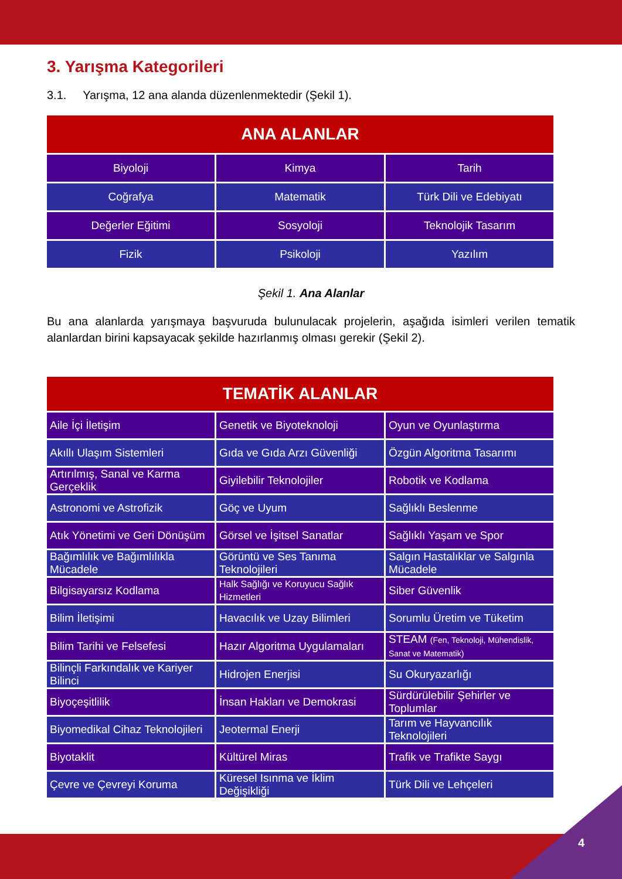3. Yarışma Kategorileri
3.1. Yarışma, 12 ana alanda düzenlenmektedir (Şekil 1).
| ANA ALANLAR | | |
| --- | --- | --- |
| Biyoloji | Kimya | Tarih |
| Coğrafya | Matematik | Türk Dili ve Edebiyatı |
| Değerler Eğitimi | Sosyoloji | Teknolojik Tasarım |
| Fizik | Psikoloji | Yazılım |
Şekil 1. Ana Alanlar
Bu ana alanlarda yarışmaya başvuruda bulunulacak projelerin, aşağıda isimleri verilen tematik alanlardan birini kapsayacak şekilde hazırlanmış olması gerekir (Şekil 2).
| TEMATİK ALANLAR | | |
| --- | --- | --- |
| Aile İçi İletişim | Genetik ve Biyoteknoloji | Oyun ve Oyunlaştırma |
| Akıllı Ulaşım Sistemleri | Gıda ve Gıda Arzı Güvenliği | Özgün Algoritma Tasarımı |
| Artırılmış, Sanal ve Karma Gerçeklik | Giyilebilir Teknolojiler | Robotik ve Kodlama |
| Astronomi ve Astrofizik | Göç ve Uyum | Sağlıklı Beslenme |
| Atık Yönetimi ve Geri Dönüşüm | Görsel ve İşitsel Sanatlar | Sağlıklı Yaşam ve Spor |
| Bağımlılık ve Bağımlılıkla Mücadele | Görüntü ve Ses Tanıma Teknolojileri | Salgın Hastalıklar ve Salgınla Mücadele |
| Bilgisayarsız Kodlama | Halk Sağlığı ve Koruyucu Sağlık Hizmetleri | Siber Güvenlik |
| Bilim İletişimi | Havacılık ve Uzay Bilimleri | Sorumlu Üretim ve Tüketim |
| Bilim Tarihi ve Felsefesi | Hazır Algoritma Uygulamaları | STEAM (Fen, Teknoloji, Mühendislik, Sanat ve Matematik) |
| Bilinçli Farkındalık ve Kariyer Bilinci | Hidrojen Enerjisi | Su Okuryazarlığı |
| Biyoçeşitlilik | İnsan Hakları ve Demokrasi | Sürdürülebilir Şehirler ve Toplumlar |
| Biyomedikal Cihaz Teknolojileri | Jeotermal Enerji | Tarım ve Hayvancılık Teknolojileri |
| Biyotaklit | Kültürel Miras | Trafik ve Trafikte Saygı |
| Çevre ve Çevreyi Koruma | Küresel Isınma ve İklim Değişikliği | Türk Dili ve Lehçeleri |
4